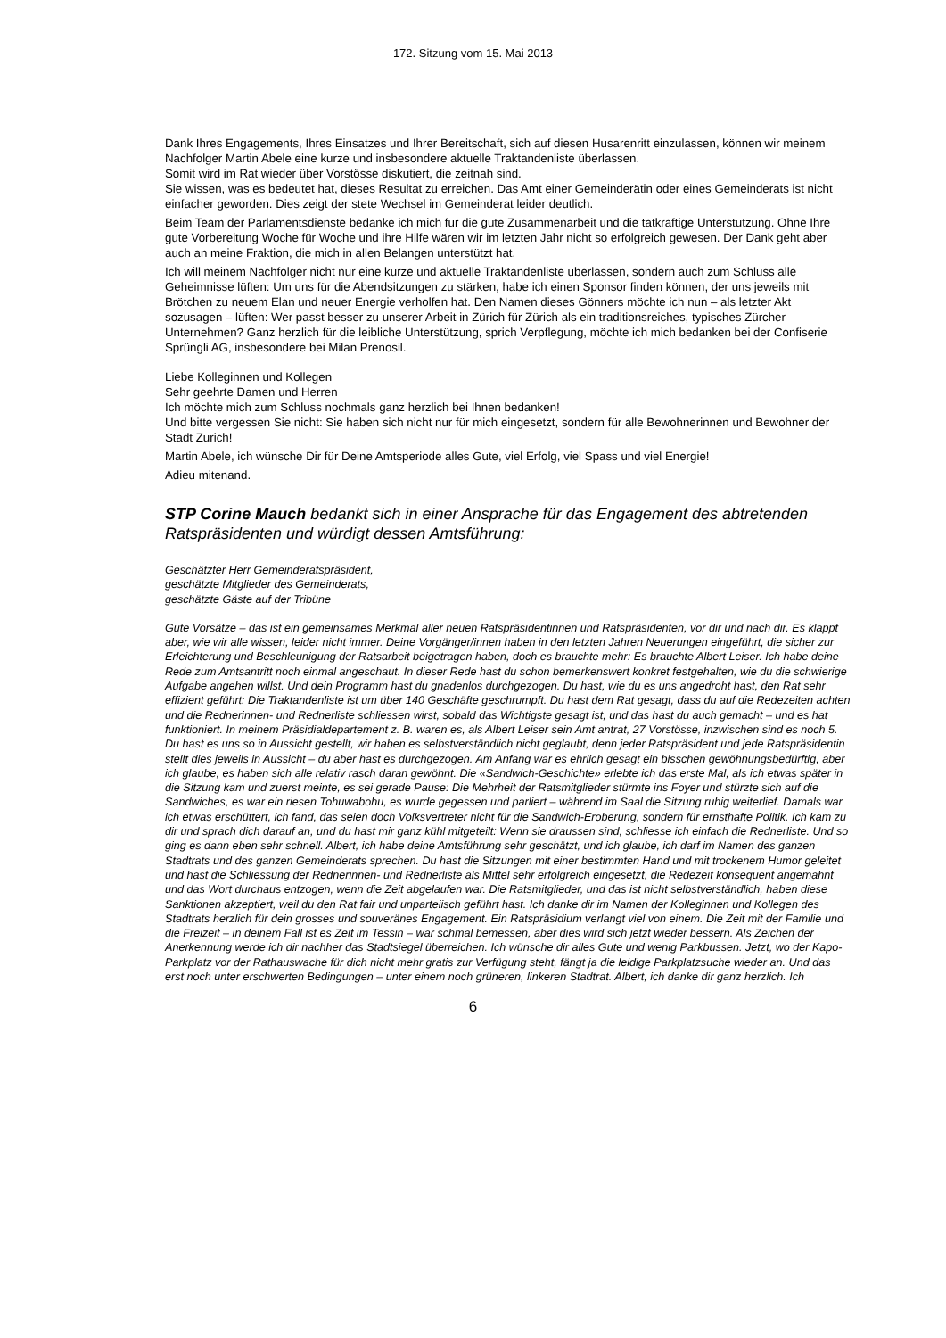172. Sitzung vom 15. Mai 2013
Dank Ihres Engagements, Ihres Einsatzes und Ihrer Bereitschaft, sich auf diesen Husarenritt einzulassen, können wir meinem Nachfolger Martin Abele eine kurze und insbesondere aktuelle Traktandenliste überlassen.
Somit wird im Rat wieder über Vorstösse diskutiert, die zeitnah sind.
Sie wissen, was es bedeutet hat, dieses Resultat zu erreichen. Das Amt einer Gemeinderätin oder eines Gemeinderats ist nicht einfacher geworden. Dies zeigt der stete Wechsel im Gemeinderat leider deutlich.
Beim Team der Parlamentsdienste bedanke ich mich für die gute Zusammenarbeit und die tatkräftige Unterstützung. Ohne Ihre gute Vorbereitung Woche für Woche und ihre Hilfe wären wir im letzten Jahr nicht so erfolgreich gewesen. Der Dank geht aber auch an meine Fraktion, die mich in allen Belangen unterstützt hat.
Ich will meinem Nachfolger nicht nur eine kurze und aktuelle Traktandenliste überlassen, sondern auch zum Schluss alle Geheimnisse lüften: Um uns für die Abendsitzungen zu stärken, habe ich einen Sponsor finden können, der uns jeweils mit Brötchen zu neuem Elan und neuer Energie verholfen hat. Den Namen dieses Gönners möchte ich nun – als letzter Akt sozusagen – lüften: Wer passt besser zu unserer Arbeit in Zürich für Zürich als ein traditionsreiches, typisches Zürcher Unternehmen? Ganz herzlich für die leibliche Unterstützung, sprich Verpflegung, möchte ich mich bedanken bei der Confiserie Sprüngli AG, insbesondere bei Milan Prenosil.
Liebe Kolleginnen und Kollegen
Sehr geehrte Damen und Herren
Ich möchte mich zum Schluss nochmals ganz herzlich bei Ihnen bedanken!
Und bitte vergessen Sie nicht: Sie haben sich nicht nur für mich eingesetzt, sondern für alle Bewohnerinnen und Bewohner der Stadt Zürich!
Martin Abele, ich wünsche Dir für Deine Amtsperiode alles Gute, viel Erfolg, viel Spass und viel Energie!
Adieu mitenand.
STP Corine Mauch bedankt sich in einer Ansprache für das Engagement des abtretenden Ratspräsidenten und würdigt dessen Amtsführung:
Geschätzter Herr Gemeinderatspräsident,
geschätzte Mitglieder des Gemeinderats,
geschätzte Gäste auf der Tribüne
Gute Vorsätze – das ist ein gemeinsames Merkmal aller neuen Ratspräsidentinnen und Ratspräsidenten, vor dir und nach dir. Es klappt aber, wie wir alle wissen, leider nicht immer. Deine Vorgänger/innen haben in den letzten Jahren Neuerungen eingeführt, die sicher zur Erleichterung und Beschleunigung der Ratsarbeit beigetragen haben, doch es brauchte mehr: Es brauchte Albert Leiser. Ich habe deine Rede zum Amtsantritt noch einmal angeschaut. In dieser Rede hast du schon bemerkenswert konkret festgehalten, wie du die schwierige Aufgabe angehen willst. Und dein Programm hast du gnadenlos durchgezogen. Du hast, wie du es uns angedroht hast, den Rat sehr effizient geführt: Die Traktandenliste ist um über 140 Geschäfte geschrumpft. Du hast dem Rat gesagt, dass du auf die Redezeiten achten und die Rednerinnen- und Rednerliste schliessen wirst, sobald das Wichtigste gesagt ist, und das hast du auch gemacht – und es hat funktioniert. In meinem Präsidialdepartement z. B. waren es, als Albert Leiser sein Amt antrat, 27 Vorstösse, inzwischen sind es noch 5. Du hast es uns so in Aussicht gestellt, wir haben es selbstverständlich nicht geglaubt, denn jeder Ratspräsident und jede Ratspräsidentin stellt dies jeweils in Aussicht – du aber hast es durchgezogen. Am Anfang war es ehrlich gesagt ein bisschen gewöhnungsbedürftig, aber ich glaube, es haben sich alle relativ rasch daran gewöhnt. Die «Sandwich-Geschichte» erlebte ich das erste Mal, als ich etwas später in die Sitzung kam und zuerst meinte, es sei gerade Pause: Die Mehrheit der Ratsmitglieder stürmte ins Foyer und stürzte sich auf die Sandwiches, es war ein riesen Tohuwabohu, es wurde gegessen und parliert – während im Saal die Sitzung ruhig weiterlief. Damals war ich etwas erschüttert, ich fand, das seien doch Volksvertreter nicht für die Sandwich-Eroberung, sondern für ernsthafte Politik. Ich kam zu dir und sprach dich darauf an, und du hast mir ganz kühl mitgeteilt: Wenn sie draussen sind, schliesse ich einfach die Rednerliste. Und so ging es dann eben sehr schnell. Albert, ich habe deine Amtsführung sehr geschätzt, und ich glaube, ich darf im Namen des ganzen Stadtrats und des ganzen Gemeinderats sprechen. Du hast die Sitzungen mit einer bestimmten Hand und mit trockenem Humor geleitet und hast die Schliessung der Rednerinnen- und Rednerliste als Mittel sehr erfolgreich eingesetzt, die Redezeit konsequent angemahnt und das Wort durchaus entzogen, wenn die Zeit abgelaufen war. Die Ratsmitglieder, und das ist nicht selbstverständlich, haben diese Sanktionen akzeptiert, weil du den Rat fair und unparteiisch geführt hast. Ich danke dir im Namen der Kolleginnen und Kollegen des Stadtrats herzlich für dein grosses und souveränes Engagement. Ein Ratspräsidium verlangt viel von einem. Die Zeit mit der Familie und die Freizeit – in deinem Fall ist es Zeit im Tessin – war schmal bemessen, aber dies wird sich jetzt wieder bessern. Als Zeichen der Anerkennung werde ich dir nachher das Stadtsiegel überreichen. Ich wünsche dir alles Gute und wenig Parkbussen. Jetzt, wo der Kapo-Parkplatz vor der Rathauswache für dich nicht mehr gratis zur Verfügung steht, fängt ja die leidige Parkplatzsuche wieder an. Und das erst noch unter erschwerten Bedingungen – unter einem noch grüneren, linkeren Stadtrat. Albert, ich danke dir ganz herzlich. Ich
6